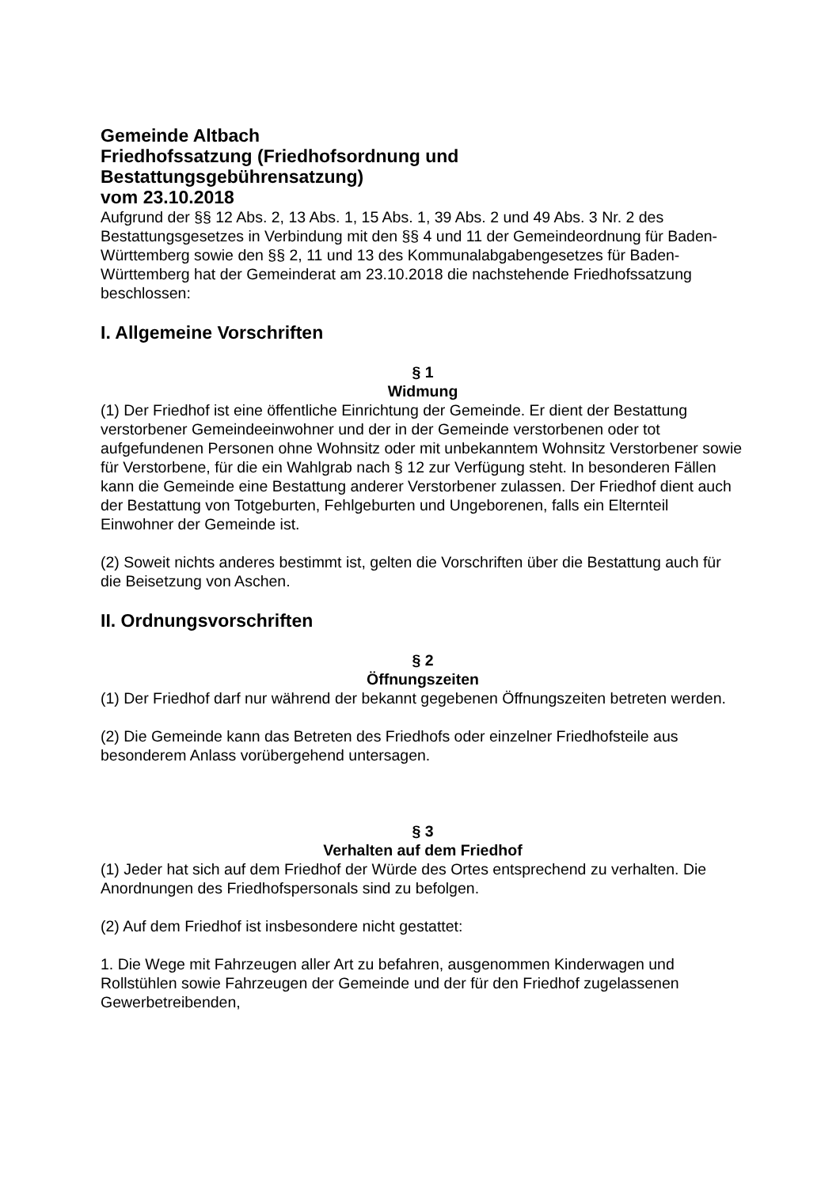Gemeinde Altbach
Friedhofssatzung (Friedhofsordnung und
Bestattungsgebührensatzung)
vom 23.10.2018
Aufgrund der §§ 12 Abs. 2, 13 Abs. 1, 15 Abs. 1, 39 Abs. 2 und 49 Abs. 3 Nr. 2 des Bestattungsgesetzes in Verbindung mit den §§ 4 und 11 der Gemeindeordnung für Baden-Württemberg sowie den §§ 2, 11 und 13 des Kommunalabgabengesetzes für Baden-Württemberg hat der Gemeinderat am 23.10.2018 die nachstehende Friedhofssatzung beschlossen:
I. Allgemeine Vorschriften
§ 1
Widmung
(1) Der Friedhof ist eine öffentliche Einrichtung der Gemeinde. Er dient der Bestattung verstorbener Gemeindeeinwohner und der in der Gemeinde verstorbenen oder tot aufgefundenen Personen ohne Wohnsitz oder mit unbekanntem Wohnsitz Verstorbener sowie für Verstorbene, für die ein Wahlgrab nach § 12 zur Verfügung steht. In besonderen Fällen kann die Gemeinde eine Bestattung anderer Verstorbener zulassen. Der Friedhof dient auch der Bestattung von Totgeburten, Fehlgeburten und Ungeborenen, falls ein Elternteil Einwohner der Gemeinde ist.
(2) Soweit nichts anderes bestimmt ist, gelten die Vorschriften über die Bestattung auch für die Beisetzung von Aschen.
II. Ordnungsvorschriften
§ 2
Öffnungszeiten
(1) Der Friedhof darf nur während der bekannt gegebenen Öffnungszeiten betreten werden.
(2) Die Gemeinde kann das Betreten des Friedhofs oder einzelner Friedhofsteile aus besonderem Anlass vorübergehend untersagen.
§ 3
Verhalten auf dem Friedhof
(1) Jeder hat sich auf dem Friedhof der Würde des Ortes entsprechend zu verhalten. Die Anordnungen des Friedhofspersonals sind zu befolgen.
(2) Auf dem Friedhof ist insbesondere nicht gestattet:
1. Die Wege mit Fahrzeugen aller Art zu befahren, ausgenommen Kinderwagen und Rollstühlen sowie Fahrzeugen der Gemeinde und der für den Friedhof zugelassenen Gewerbetreibenden,